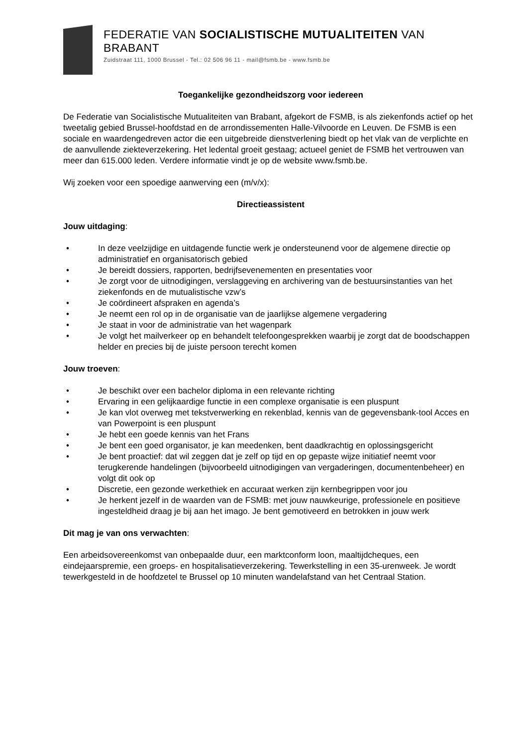FEDERATIE VAN SOCIALISTISCHE MUTUALITEITEN VAN BRABANT
Zuidstraat 111, 1000 Brussel - Tel.: 02 506 96 11 - mail@fsmb.be - www.fsmb.be
Toegankelijke gezondheidszorg voor iedereen
De Federatie van Socialistische Mutualiteiten van Brabant, afgekort de FSMB, is als ziekenfonds actief op het tweetalig gebied Brussel-hoofdstad en de arrondissementen Halle-Vilvoorde en Leuven. De FSMB is een sociale en waardengedreven actor die een uitgebreide dienstverlening biedt op het vlak van de verplichte en de aanvullende ziekteverzekering. Het ledental groeit gestaag; actueel geniet de FSMB het vertrouwen van meer dan 615.000 leden. Verdere informatie vindt je op de website www.fsmb.be.
Wij zoeken voor een spoedige aanwerving een (m/v/x):
Directieassistent
Jouw uitdaging:
• In deze veelzijdige en uitdagende functie werk je ondersteunend voor de algemene directie op administratief en organisatorisch gebied
• Je bereidt dossiers, rapporten, bedrijfsevenementen en presentaties voor
• Je zorgt voor de uitnodigingen, verslaggeving en archivering van de bestuursinstanties van het ziekenfonds en de mutualistische vzw’s
• Je coördineert afspraken en agenda’s
• Je neemt een rol op in de organisatie van de jaarlijkse algemene vergadering
• Je staat in voor de administratie van het wagenpark
• Je volgt het mailverkeer op en behandelt telefoongesprekken waarbij je zorgt dat de boodschappen helder en precies bij de juiste persoon terecht komen
Jouw troeven:
• Je beschikt over een bachelor diploma in een relevante richting
• Ervaring in een gelijkaardige functie in een complexe organisatie is een pluspunt
• Je kan vlot overweg met tekstverwerking en rekenblad, kennis van de gegevensbank-tool Acces en van Powerpoint is een pluspunt
• Je hebt een goede kennis van het Frans
• Je bent een goed organisator, je kan meedenken, bent daadkrachtig en oplossingsgericht
• Je bent proactief: dat wil zeggen dat je zelf op tijd en op gepaste wijze initiatief neemt voor terugkerende handelingen (bijvoorbeeld uitnodigingen van vergaderingen, documentenbeheer) en volgt dit ook op
• Discretie, een gezonde werkethiek en accuraat werken zijn kernbegrippen voor jou
• Je herkent jezelf in de waarden van de FSMB: met jouw nauwkeurige, professionele en positieve ingesteldheid draag je bij aan het imago. Je bent gemotiveerd en betrokken in jouw werk
Dit mag je van ons verwachten:
Een arbeidsovereenkomst van onbepaalde duur, een marktconform loon, maaltijdcheques, een eindejaarspremie, een groeps- en hospitalisatieverzekering. Tewerkstelling in een 35-urenweek. Je wordt tewerkgesteld in de hoofdzetel te Brussel op 10 minuten wandelafstand van het Centraal Station.